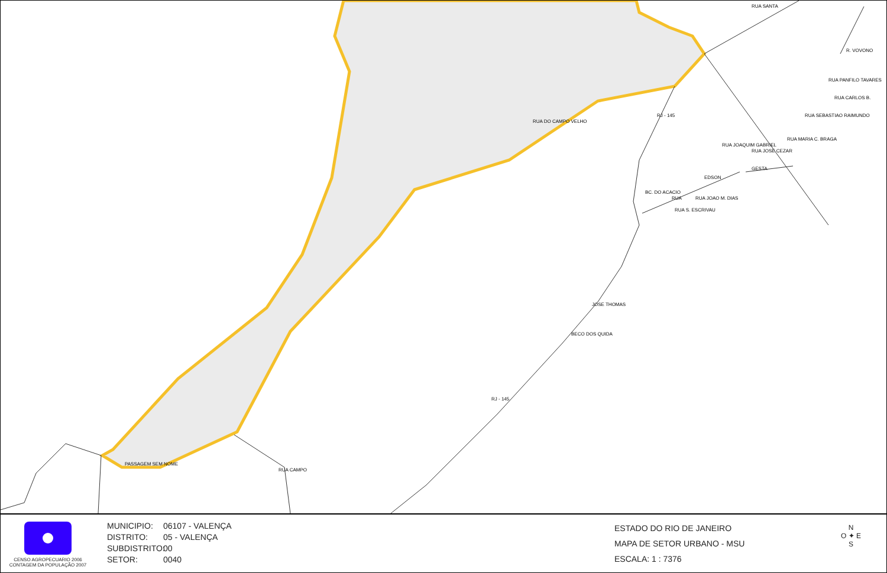PASSAGEM SEM NOME
RUA DO CAMPO VELHO
RUA SANTA
RUA CAMPO
RJ - 145
RJ - 145
RUA CARLOS B.
RUA SEBASTIAO RAIMUNDO
RUA MARIA C. BRAGA
RUA JOAQUIM GABRIEL
RUA JOSE CEZAR
EDSON
GESTA
BC. DO ACACIO
RUA
RUA S. ESCRIVAU
RUA JOAO M. DIAS
JOSE THOMAS
BECO DOS QUIDA
R. VOVONO
RUA PANFILO TAVARES
CENSO AGROPECUARIO 2006
CONTAGEM DA POPULAÇÃO 2007
MUNICIPIO: 06107 - VALENÇA
DISTRITO: 05 - VALENÇA
SUBDISTRITO: 00
SETOR: 0040
ESTADO DO RIO DE JANEIRO
MAPA DE SETOR URBANO - MSU
ESCALA: 1 : 7376
N
O ✦ E
S